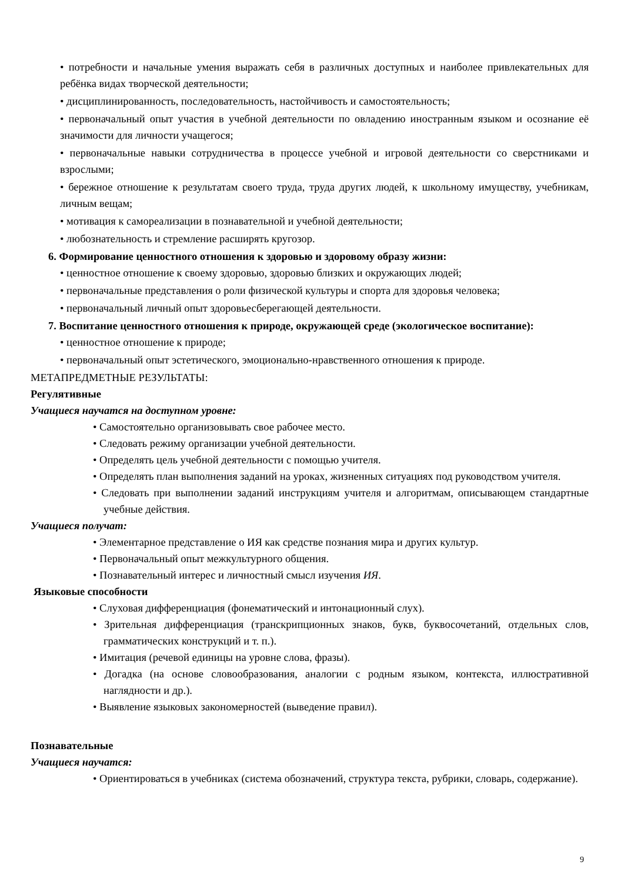• потребности и начальные умения выражать себя в различных доступных и наиболее привлекательных для ребёнка видах творческой деятельности;
• дисциплинированность, последовательность, настойчивость и самостоятельность;
• первоначальный опыт участия в учебной деятельности по овладению иностранным языком и осознание её значимости для личности учащегося;
• первоначальные навыки сотрудничества в процессе учебной и игровой деятельности со сверстниками и взрослыми;
• бережное отношение к результатам своего труда, труда других людей, к школьному имуществу, учебникам, личным вещам;
• мотивация к самореализации в познавательной и учебной деятельности;
• любознательность и стремление расширять кругозор.
6. Формирование ценностного отношения к здоровью и здоровому образу жизни:
• ценностное отношение к своему здоровью, здоровью близких и окружающих людей;
• первоначальные представления о роли физической культуры и спорта для здоровья человека;
• первоначальный личный опыт здоровьесберегающей деятельности.
7. Воспитание ценностного отношения к природе, окружающей среде (экологическое воспитание):
• ценностное отношение к природе;
• первоначальный опыт эстетического, эмоционально-нравственного отношения к природе.
МЕТАПРЕДМЕТНЫЕ РЕЗУЛЬТАТЫ:
Регулятивные
Учащиеся научатся на доступном уровне:
• Самостоятельно организовывать свое рабочее место.
• Следовать режиму организации учебной деятельности.
• Определять цель учебной деятельности с помощью учителя.
• Определять план выполнения заданий на уроках, жизненных ситуациях под руководством учителя.
• Следовать при выполнении заданий инструкциям учителя и алгоритмам, описывающем стандартные учебные действия.
Учащиеся получат:
• Элементарное представление о ИЯ как средстве познания мира и других культур.
• Первоначальный опыт межкультурного общения.
• Познавательный интерес и личностный смысл изучения ИЯ.
Языковые способности
• Слуховая дифференциация (фонематический и интонационный слух).
• Зрительная дифференциация (транскрипционных знаков, букв, буквосочетаний, отдельных слов, грамматических конструкций и т. п.).
• Имитация (речевой единицы на уровне слова, фразы).
• Догадка (на основе словообразования, аналогии с родным языком, контекста, иллюстративной наглядности и др.).
• Выявление языковых закономерностей (выведение правил).
Познавательные
Учащиеся научатся:
• Ориентироваться в учебниках (система обозначений, структура текста, рубрики, словарь, содержание).
9